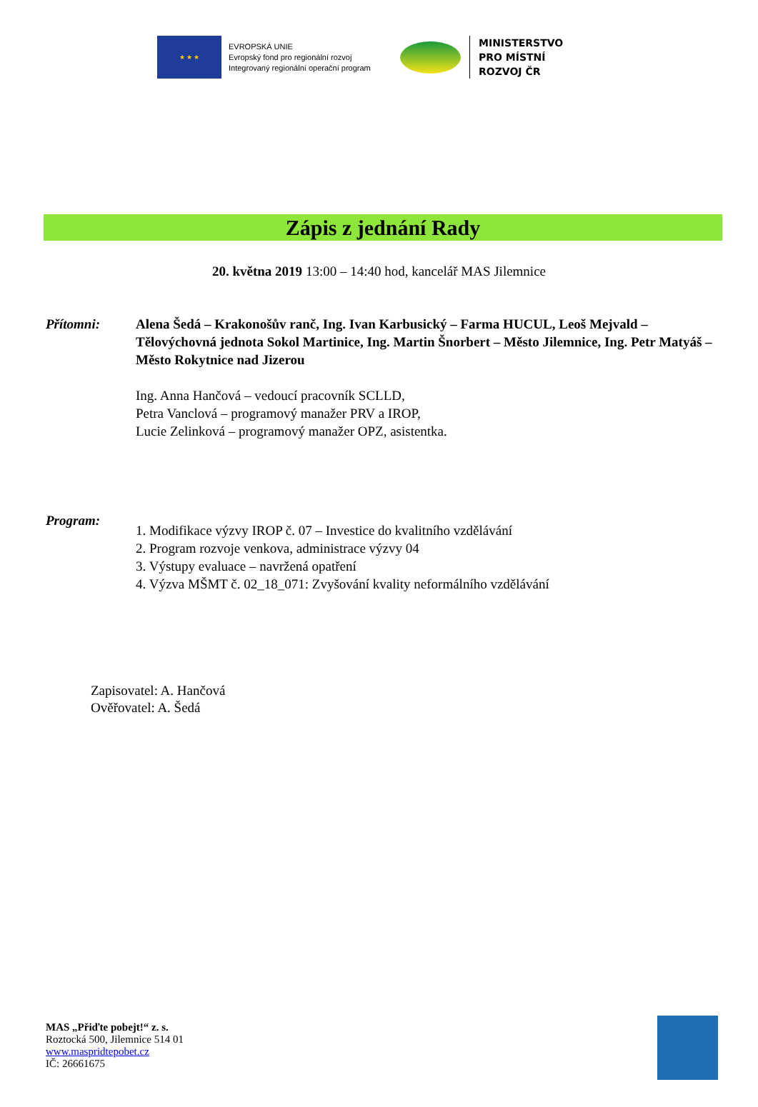★ ★ ★
EVROPSKÁ UNIE
Evropský fond pro regionální rozvoj
Integrovaný regionální operační program
MINISTERSTVO
PRO MÍSTNÍ
ROZVOJ ČR
Zápis z jednání Rady
20. května 2019 13:00 – 14:40 hod, kancelář MAS Jilemnice
Přítomni: Alena Šedá – Krakonošův ranč, Ing. Ivan Karbusický – Farma HUCUL, Leoš Mejvald – Tělovýchovná jednota Sokol Martinice, Ing. Martin Šnorbert – Město Jilemnice, Ing. Petr Matyáš – Město Rokytnice nad Jizerou
Ing. Anna Hančová – vedoucí pracovník SCLLD,
Petra Vanclová – programový manažer PRV a IROP,
Lucie Zelinková – programový manažer OPZ, asistentka.
Program:
1. Modifikace výzvy IROP č. 07 – Investice do kvalitního vzdělávání
2. Program rozvoje venkova, administrace výzvy 04
3. Výstupy evaluace – navržená opatření
4. Výzva MŠMT č. 02_18_071: Zvyšování kvality neformálního vzdělávání
Zapisovatel: A. Hančová
Ověřovatel: A. Šedá
MAS „Přiďte pobejt!“ z. s.
Roztocká 500, Jilemnice 514 01
www.maspridtepobet.cz
IČ: 26661675